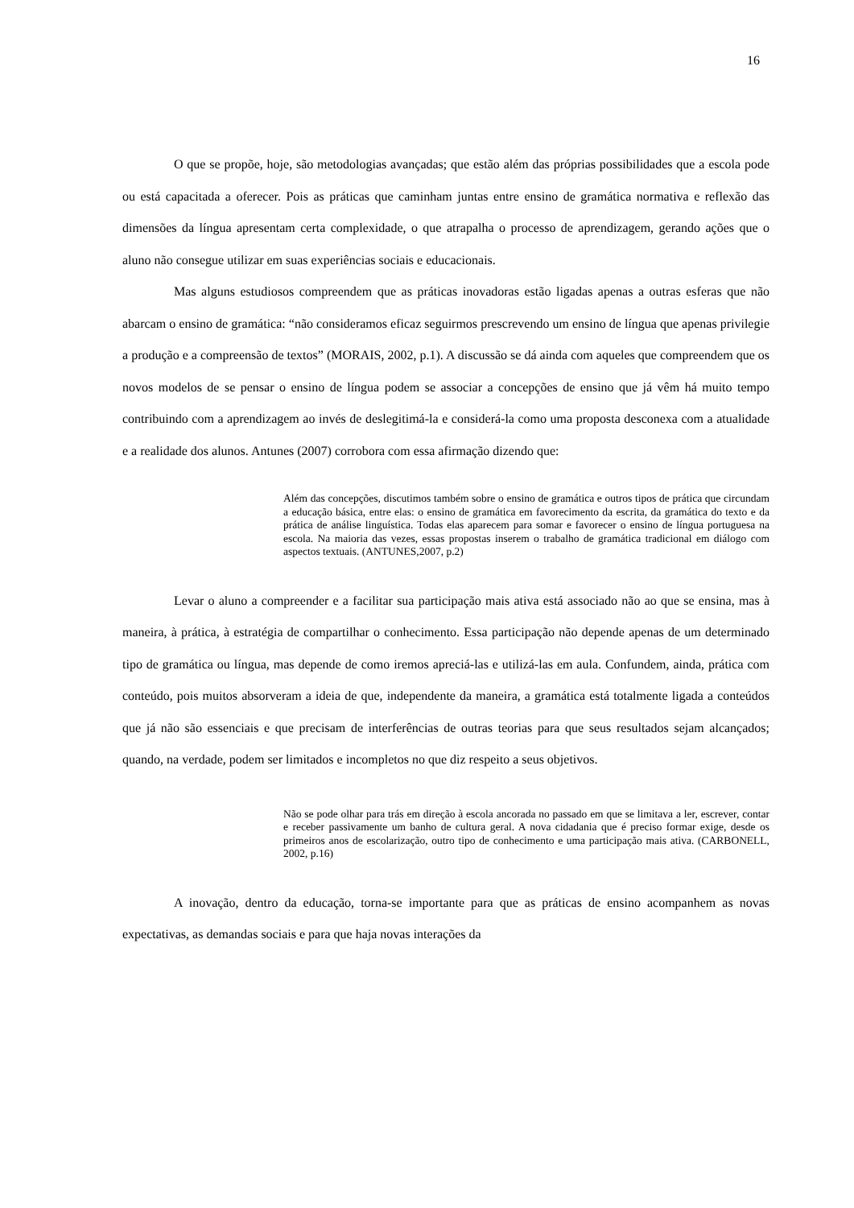16
O que se propõe, hoje, são metodologias avançadas; que estão além das próprias possibilidades que a escola pode ou está capacitada a oferecer. Pois as práticas que caminham juntas entre ensino de gramática normativa e reflexão das dimensões da língua apresentam certa complexidade, o que atrapalha o processo de aprendizagem, gerando ações que o aluno não consegue utilizar em suas experiências sociais e educacionais.
Mas alguns estudiosos compreendem que as práticas inovadoras estão ligadas apenas a outras esferas que não abarcam o ensino de gramática: “não consideramos eficaz seguirmos prescrevendo um ensino de língua que apenas privilegie a produção e a compreensão de textos” (MORAIS, 2002, p.1). A discussão se dá ainda com aqueles que compreendem que os novos modelos de se pensar o ensino de língua podem se associar a concepções de ensino que já vêm há muito tempo contribuindo com a aprendizagem ao invés de deslegitimá-la e considerá-la como uma proposta desconexa com a atualidade e a realidade dos alunos. Antunes (2007) corrobora com essa afirmação dizendo que:
Além das concepções, discutimos também sobre o ensino de gramática e outros tipos de prática que circundam a educação básica, entre elas: o ensino de gramática em favorecimento da escrita, da gramática do texto e da prática de análise linguística. Todas elas aparecem para somar e favorecer o ensino de língua portuguesa na escola. Na maioria das vezes, essas propostas inserem o trabalho de gramática tradicional em diálogo com aspectos textuais. (ANTUNES,2007, p.2)
Levar o aluno a compreender e a facilitar sua participação mais ativa está associado não ao que se ensina, mas à maneira, à prática, à estratégia de compartilhar o conhecimento. Essa participação não depende apenas de um determinado tipo de gramática ou língua, mas depende de como iremos apreciá-las e utilizá-las em aula. Confundem, ainda, prática com conteúdo, pois muitos absorveram a ideia de que, independente da maneira, a gramática está totalmente ligada a conteúdos que já não são essenciais e que precisam de interferências de outras teorias para que seus resultados sejam alcançados; quando, na verdade, podem ser limitados e incompletos no que diz respeito a seus objetivos.
Não se pode olhar para trás em direção à escola ancorada no passado em que se limitava a ler, escrever, contar e receber passivamente um banho de cultura geral. A nova cidadania que é preciso formar exige, desde os primeiros anos de escolarização, outro tipo de conhecimento e uma participação mais ativa. (CARBONELL, 2002, p.16)
A inovação, dentro da educação, torna-se importante para que as práticas de ensino acompanhem as novas expectativas, as demandas sociais e para que haja novas interações da